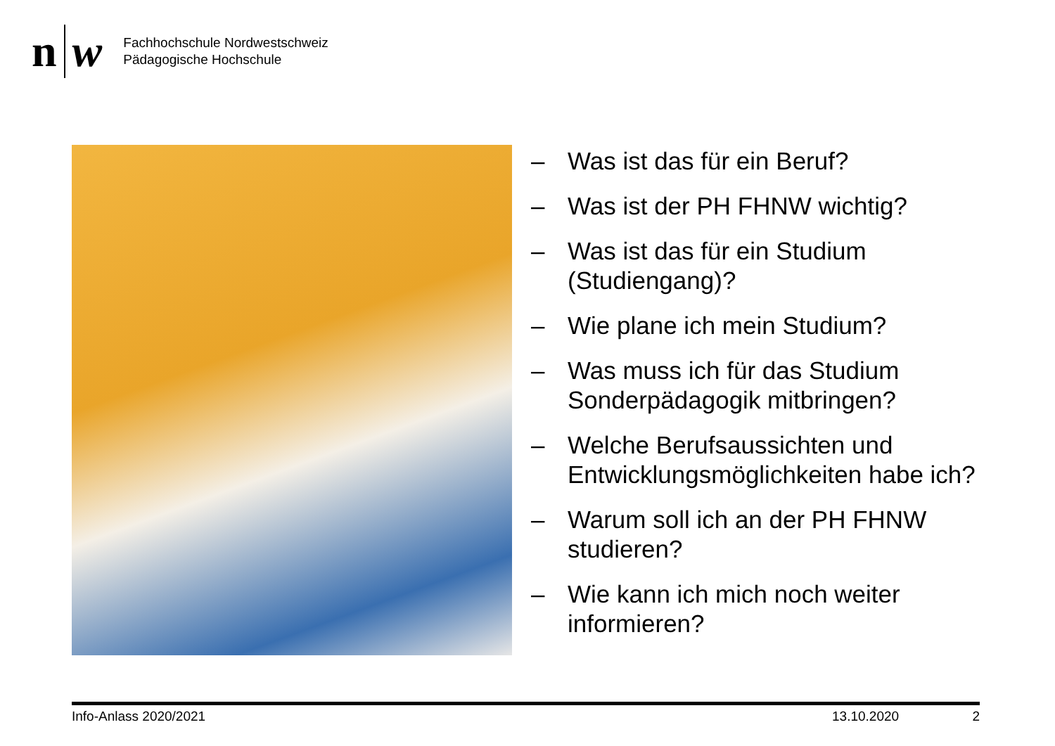n w
Fachhochschule Nordwestschweiz
Pädagogische Hochschule
– Was ist das für ein Beruf?
– Was ist der PH FHNW wichtig?
– Was ist das für ein Studium (Studiengang)?
– Wie plane ich mein Studium?
– Was muss ich für das Studium Sonderpädagogik mitbringen?
– Welche Berufsaussichten und Entwicklungsmöglichkeiten habe ich?
– Warum soll ich an der PH FHNW studieren?
– Wie kann ich mich noch weiter informieren?
Info-Anlass 2020/2021 13.10.2020 2